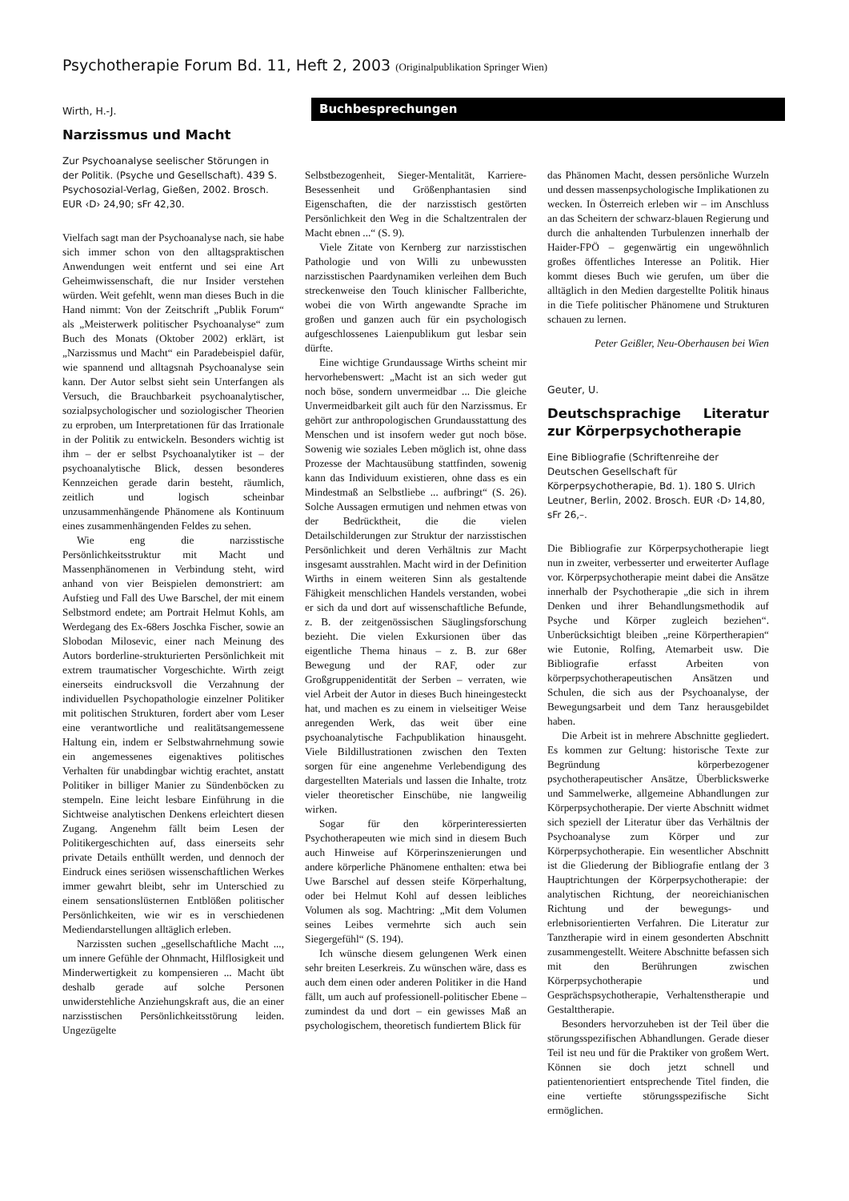Psychotherapie Forum Bd. 11, Heft 2, 2003 (Originalpublikation Springer Wien)
Buchbesprechungen
Wirth, H.-J.
Narzissmus und Macht
Zur Psychoanalyse seelischer Störungen in der Politik. (Psyche und Gesellschaft). 439 S. Psychosozial-Verlag, Gießen, 2002. Brosch. EUR ‹D› 24,90; sFr 42,30.
Vielfach sagt man der Psychoanalyse nach, sie habe sich immer schon von den alltagspraktischen Anwendungen weit entfernt und sei eine Art Geheimwissenschaft, die nur Insider verstehen würden. Weit gefehlt, wenn man dieses Buch in die Hand nimmt: Von der Zeitschrift „Publik Forum“ als „Meisterwerk politischer Psychoanalyse“ zum Buch des Monats (Oktober 2002) erklärt, ist „Narzissmus und Macht“ ein Paradebeispiel dafür, wie spannend und alltagsnah Psychoanalyse sein kann. Der Autor selbst sieht sein Unterfangen als Versuch, die Brauchbarkeit psychoanalytischer, sozialpsychologischer und soziologischer Theorien zu erproben, um Interpretationen für das Irrationale in der Politik zu entwickeln. Besonders wichtig ist ihm – der er selbst Psychoanalytiker ist – der psychoanalytische Blick, dessen besonderes Kennzeichen gerade darin besteht, räumlich, zeitlich und logisch scheinbar unzusammenhängende Phänomene als Kontinuum eines zusammenhängenden Feldes zu sehen.
Wie eng die narzisstische Persönlichkeitsstruktur mit Macht und Massenphänomenen in Verbindung steht, wird anhand von vier Beispielen demonstriert: am Aufstieg und Fall des Uwe Barschel, der mit einem Selbstmord endete; am Portrait Helmut Kohls, am Werdegang des Ex-68ers Joschka Fischer, sowie an Slobodan Milosevic, einer nach Meinung des Autors borderline-strukturierten Persönlichkeit mit extrem traumatischer Vorgeschichte. Wirth zeigt einerseits eindrucksvoll die Verzahnung der individuellen Psychopathologie einzelner Politiker mit politischen Strukturen, fordert aber vom Leser eine verantwortliche und realitätsangemessene Haltung ein, indem er Selbstwahrnehmung sowie ein angemessenes eigenaktives politisches Verhalten für unabdingbar wichtig erachtet, anstatt Politiker in billiger Manier zu Sündenböcken zu stempeln. Eine leicht lesbare Einführung in die Sichtweise analytischen Denkens erleichtert diesen Zugang. Angenehm fällt beim Lesen der Politikergeschichten auf, dass einerseits sehr private Details enthüllt werden, und dennoch der Eindruck eines seriösen wissenschaftlichen Werkes immer gewahrt bleibt, sehr im Unterschied zu einem sensationslüsternen Entblößen politischer Persönlichkeiten, wie wir es in verschiedenen Mediendarstellungen alltäglich erleben.
Narzissten suchen „gesellschaftliche Macht ..., um innere Gefühle der Ohnmacht, Hilflosigkeit und Minderwertigkeit zu kompensieren ... Macht übt deshalb gerade auf solche Personen unwiderstehliche Anziehungskraft aus, die an einer narzisstischen Persönlichkeitsstörung leiden. Ungezügelte
Selbstbezogenheit, Sieger-Mentalität, Karriere-Besessenheit und Größenphantasien sind Eigenschaften, die der narzisstisch gestörten Persönlichkeit den Weg in die Schaltzentralen der Macht ebnen ...“ (S. 9).
Viele Zitate von Kernberg zur narzisstischen Pathologie und von Willi zu unbewussten narzisstischen Paardynamiken verleihen dem Buch streckenweise den Touch klinischer Fallberichte, wobei die von Wirth angewandte Sprache im großen und ganzen auch für ein psychologisch aufgeschlossenes Laienpublikum gut lesbar sein dürfte.
Eine wichtige Grundaussage Wirths scheint mir hervorhebenswert: „Macht ist an sich weder gut noch böse, sondern unvermeidbar ... Die gleiche Unvermeidbarkeit gilt auch für den Narzissmus. Er gehört zur anthropologischen Grundausstattung des Menschen und ist insofern weder gut noch böse. Sowenig wie soziales Leben möglich ist, ohne dass Prozesse der Machtausübung stattfinden, sowenig kann das Individuum existieren, ohne dass es ein Mindestmaß an Selbstliebe ... aufbringt“ (S. 26). Solche Aussagen ermutigen und nehmen etwas von der Bedrücktheit, die die vielen Detailschilderungen zur Struktur der narzisstischen Persönlichkeit und deren Verhältnis zur Macht insgesamt ausstrahlen. Macht wird in der Definition Wirths in einem weiteren Sinn als gestaltende Fähigkeit menschlichen Handels verstanden, wobei er sich da und dort auf wissenschaftliche Befunde, z. B. der zeitgenössischen Säuglingsforschung bezieht. Die vielen Exkursionen über das eigentliche Thema hinaus – z. B. zur 68er Bewegung und der RAF, oder zur Großgruppenidentität der Serben – verraten, wie viel Arbeit der Autor in dieses Buch hineingesteckt hat, und machen es zu einem in vielseitiger Weise anregenden Werk, das weit über eine psychoanalytische Fachpublikation hinausgeht. Viele Bildillustrationen zwischen den Texten sorgen für eine angenehme Verlebendigung des dargestellten Materials und lassen die Inhalte, trotz vieler theoretischer Einschübe, nie langweilig wirken.
Sogar für den körperinteressierten Psychotherapeuten wie mich sind in diesem Buch auch Hinweise auf Körperinszenierungen und andere körperliche Phänomene enthalten: etwa bei Uwe Barschel auf dessen steife Körperhaltung, oder bei Helmut Kohl auf dessen leibliches Volumen als sog. Machtring: „Mit dem Volumen seines Leibes vermehrte sich auch sein Siegergefühl“ (S. 194).
Ich wünsche diesem gelungenen Werk einen sehr breiten Leserkreis. Zu wünschen wäre, dass es auch dem einen oder anderen Politiker in die Hand fällt, um auch auf professionell-politischer Ebene – zumindest da und dort – ein gewisses Maß an psychologischem, theoretisch fundiertem Blick für
das Phänomen Macht, dessen persönliche Wurzeln und dessen massenpsychologische Implikationen zu wecken. In Österreich erleben wir – im Anschluss an das Scheitern der schwarz-blauen Regierung und durch die anhaltenden Turbulenzen innerhalb der Haider-FPÖ – gegenwärtig ein ungewöhnlich großes öffentliches Interesse an Politik. Hier kommt dieses Buch wie gerufen, um über die alltäglich in den Medien dargestellte Politik hinaus in die Tiefe politischer Phänomene und Strukturen schauen zu lernen.
Peter Geißler, Neu-Oberhausen bei Wien
Geuter, U.
Deutschsprachige Literatur zur Körperpsychotherapie
Eine Bibliografie (Schriftenreihe der Deutschen Gesellschaft für Körperpsychotherapie, Bd. 1). 180 S. Ulrich Leutner, Berlin, 2002. Brosch. EUR ‹D› 14,80, sFr 26,–.
Die Bibliografie zur Körperpsychotherapie liegt nun in zweiter, verbesserter und erweiterter Auflage vor. Körperpsychotherapie meint dabei die Ansätze innerhalb der Psychotherapie „die sich in ihrem Denken und ihrer Behandlungsmethodik auf Psyche und Körper zugleich beziehen“. Unberücksichtigt bleiben „reine Körpertherapien“ wie Eutonie, Rolfing, Atemarbeit usw. Die Bibliografie erfasst Arbeiten von körperpsychotherapeutischen Ansätzen und Schulen, die sich aus der Psychoanalyse, der Bewegungsarbeit und dem Tanz herausgebildet haben.
Die Arbeit ist in mehrere Abschnitte gegliedert. Es kommen zur Geltung: historische Texte zur Begründung körperbezogener psychotherapeutischer Ansätze, Überblickswerke und Sammelwerke, allgemeine Abhandlungen zur Körperpsychotherapie. Der vierte Abschnitt widmet sich speziell der Literatur über das Verhältnis der Psychoanalyse zum Körper und zur Körperpsychotherapie. Ein wesentlicher Abschnitt ist die Gliederung der Bibliografie entlang der 3 Hauptrichtungen der Körperpsychotherapie: der analytischen Richtung, der neoreichianischen Richtung und der bewegungs- und erlebnisorientierten Verfahren. Die Literatur zur Tanztherapie wird in einem gesonderten Abschnitt zusammengestellt. Weitere Abschnitte befassen sich mit den Berührungen zwischen Körperpsychotherapie und Gesprächspsychotherapie, Verhaltenstherapie und Gestalttherapie.
Besonders hervorzuheben ist der Teil über die störungsspezifischen Abhandlungen. Gerade dieser Teil ist neu und für die Praktiker von großem Wert. Können sie doch jetzt schnell und patientenorientiert entsprechende Titel finden, die eine vertiefte störungsspezifische Sicht ermöglichen.